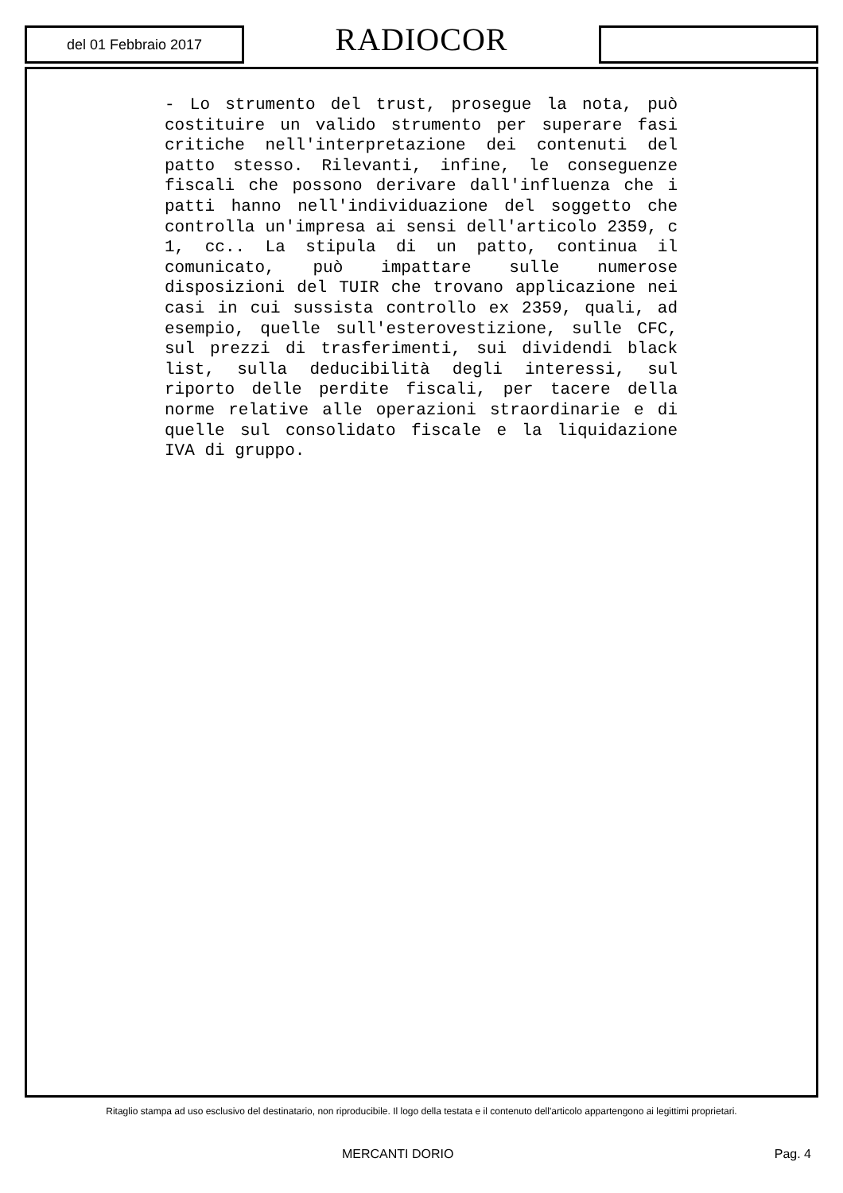del 01 Febbraio 2017
RADIOCOR
- Lo strumento del trust, prosegue la nota, può costituire un valido strumento per superare fasi critiche nell'interpretazione dei contenuti del patto stesso. Rilevanti, infine, le conseguenze fiscali che possono derivare dall'influenza che i patti hanno nell'individuazione del soggetto che controlla un'impresa ai sensi dell'articolo 2359, c 1, cc.. La stipula di un patto, continua il comunicato, può impattare sulle numerose disposizioni del TUIR che trovano applicazione nei casi in cui sussista controllo ex 2359, quali, ad esempio, quelle sull'esterovestizione, sulle CFC, sul prezzi di trasferimenti, sui dividendi black list, sulla deducibilità degli interessi, sul riporto delle perdite fiscali, per tacere della norme relative alle operazioni straordinarie e di quelle sul consolidato fiscale e la liquidazione IVA di gruppo.
Ritaglio stampa ad uso esclusivo del destinatario, non riproducibile. Il logo della testata e il contenuto dell'articolo appartengono ai legittimi proprietari.
MERCANTI DORIO Pag. 4